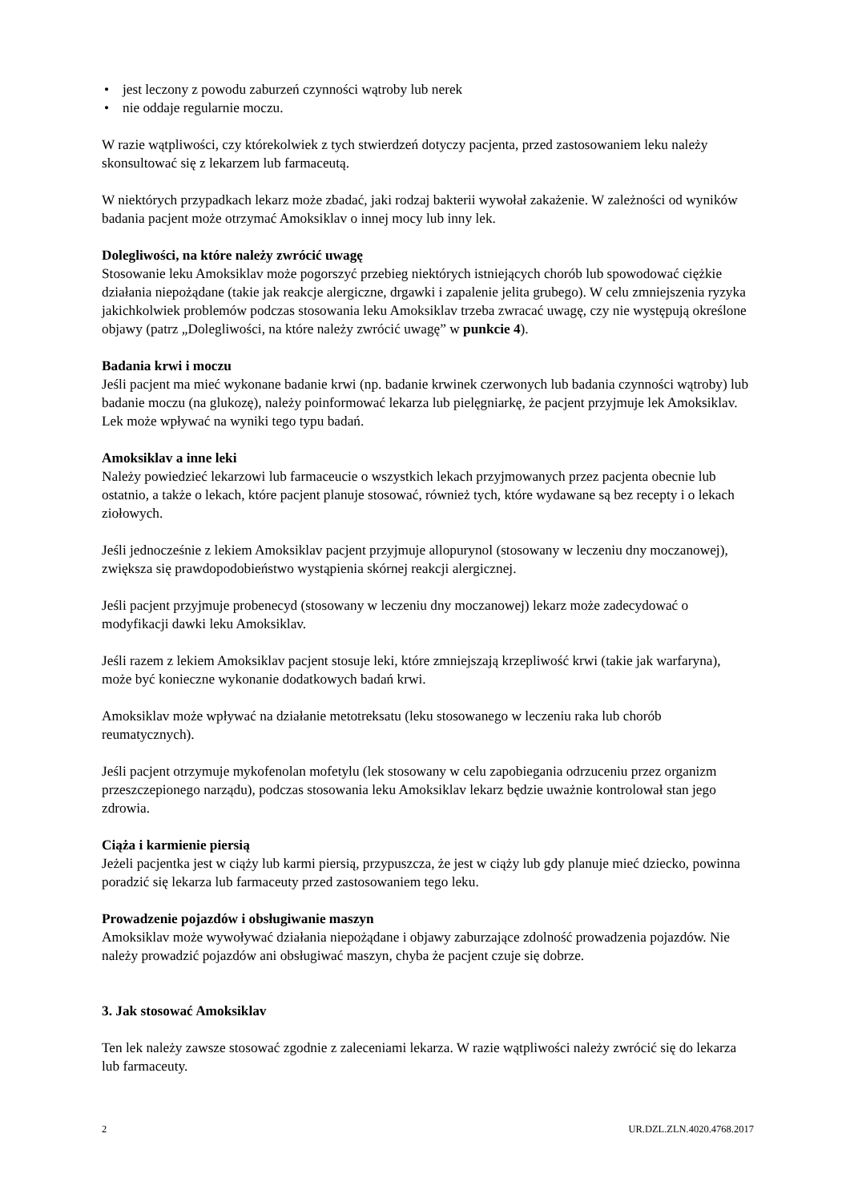• jest leczony z powodu zaburzeń czynności wątroby lub nerek
• nie oddaje regularnie moczu.
W razie wątpliwości, czy którekolwiek z tych stwierdzeń dotyczy pacjenta, przed zastosowaniem leku należy skonsultować się z lekarzem lub farmaceutą.
W niektórych przypadkach lekarz może zbadać, jaki rodzaj bakterii wywołał zakażenie. W zależności od wyników badania pacjent może otrzymać Amoksiklav o innej mocy lub inny lek.
Dolegliwości, na które należy zwrócić uwagę
Stosowanie leku Amoksiklav może pogorszyć przebieg niektórych istniejących chorób lub spowodować ciężkie działania niepożądane (takie jak reakcje alergiczne, drgawki i zapalenie jelita grubego). W celu zmniejszenia ryzyka jakichkolwiek problemów podczas stosowania leku Amoksiklav trzeba zwracać uwagę, czy nie występują określone objawy (patrz „Dolegliwości, na które należy zwrócić uwagę” w punkcie 4).
Badania krwi i moczu
Jeśli pacjent ma mieć wykonane badanie krwi (np. badanie krwinek czerwonych lub badania czynności wątroby) lub badanie moczu (na glukozę), należy poinformować lekarza lub pielęgniarkę, że pacjent przyjmuje lek Amoksiklav. Lek może wpływać na wyniki tego typu badań.
Amoksiklav a inne leki
Należy powiedzieć lekarzowi lub farmaceucie o wszystkich lekach przyjmowanych przez pacjenta obecnie lub ostatnio, a także o lekach, które pacjent planuje stosować, również tych, które wydawane są bez recepty i o lekach ziołowych.
Jeśli jednocześnie z lekiem Amoksiklav pacjent przyjmuje allopurynol (stosowany w leczeniu dny moczanowej), zwiększa się prawdopodobieństwo wystąpienia skórnej reakcji alergicznej.
Jeśli pacjent przyjmuje probenecyd (stosowany w leczeniu dny moczanowej) lekarz może zadecydować o modyfikacji dawki leku Amoksiklav.
Jeśli razem z lekiem Amoksiklav pacjent stosuje leki, które zmniejszają krzepliwość krwi (takie jak warfaryna), może być konieczne wykonanie dodatkowych badań krwi.
Amoksiklav może wpływać na działanie metotreksatu (leku stosowanego w leczeniu raka lub chorób reumatycznych).
Jeśli pacjent otrzymuje mykofenolan mofetylu (lek stosowany w celu zapobiegania odrzuceniu przez organizm przeszczepionego narządu), podczas stosowania leku Amoksiklav lekarz będzie uważnie kontrolował stan jego zdrowia.
Ciąża i karmienie piersią
Jeżeli pacjentka jest w ciąży lub karmi piersią, przypuszcza, że jest w ciąży lub gdy planuje mieć dziecko, powinna poradzić się lekarza lub farmaceuty przed zastosowaniem tego leku.
Prowadzenie pojazdów i obsługiwanie maszyn
Amoksiklav może wywoływać działania niepożądane i objawy zaburzające zdolność prowadzenia pojazdów. Nie należy prowadzić pojazdów ani obsługiwać maszyn, chyba że pacjent czuje się dobrze.
3. Jak stosować Amoksiklav
Ten lek należy zawsze stosować zgodnie z zaleceniami lekarza. W razie wątpliwości należy zwrócić się do lekarza lub farmaceuty.
2 UR.DZL.ZLN.4020.4768.2017